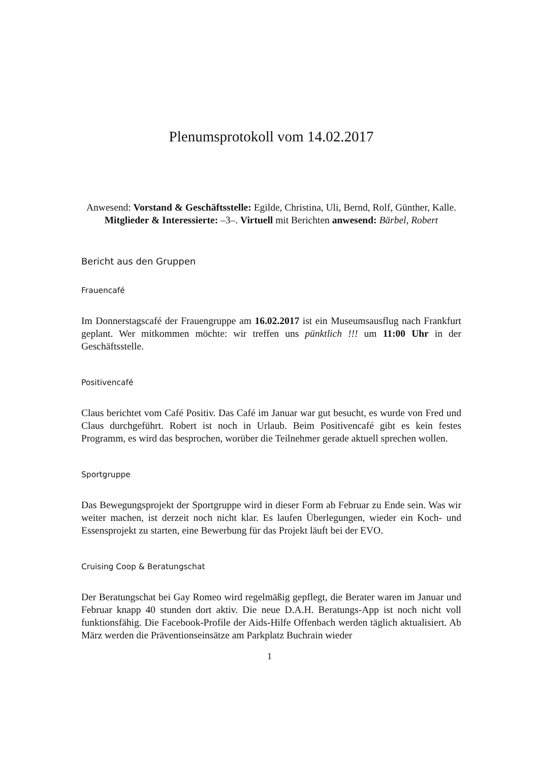Plenumsprotokoll vom 14.02.2017
Anwesend: Vorstand & Geschäftsstelle: Egilde, Christina, Uli, Bernd, Rolf, Günther, Kalle. Mitglieder & Interessierte: –3–. Virtuell mit Berichten anwesend: Bärbel, Robert
Bericht aus den Gruppen
Frauencafé
Im Donnerstagscafé der Frauengruppe am 16.02.2017 ist ein Museumsausflug nach Frankfurt geplant. Wer mitkommen möchte: wir treffen uns pünktlich !!! um 11:00 Uhr in der Geschäftsstelle.
Positivencafé
Claus berichtet vom Café Positiv. Das Café im Januar war gut besucht, es wurde von Fred und Claus durchgeführt. Robert ist noch in Urlaub. Beim Positivencafé gibt es kein festes Programm, es wird das besprochen, worüber die Teilnehmer gerade aktuell sprechen wollen.
Sportgruppe
Das Bewegungsprojekt der Sportgruppe wird in dieser Form ab Februar zu Ende sein. Was wir weiter machen, ist derzeit noch nicht klar. Es laufen Überlegungen, wieder ein Koch- und Essensprojekt zu starten, eine Bewerbung für das Projekt läuft bei der EVO.
Cruising Coop & Beratungschat
Der Beratungschat bei Gay Romeo wird regelmäßig gepflegt, die Berater waren im Januar und Februar knapp 40 stunden dort aktiv. Die neue D.A.H. Beratungs-App ist noch nicht voll funktionsfähig. Die Facebook-Profile der Aids-Hilfe Offenbach werden täglich aktualisiert. Ab März werden die Präventionseinsätze am Parkplatz Buchrain wieder
1